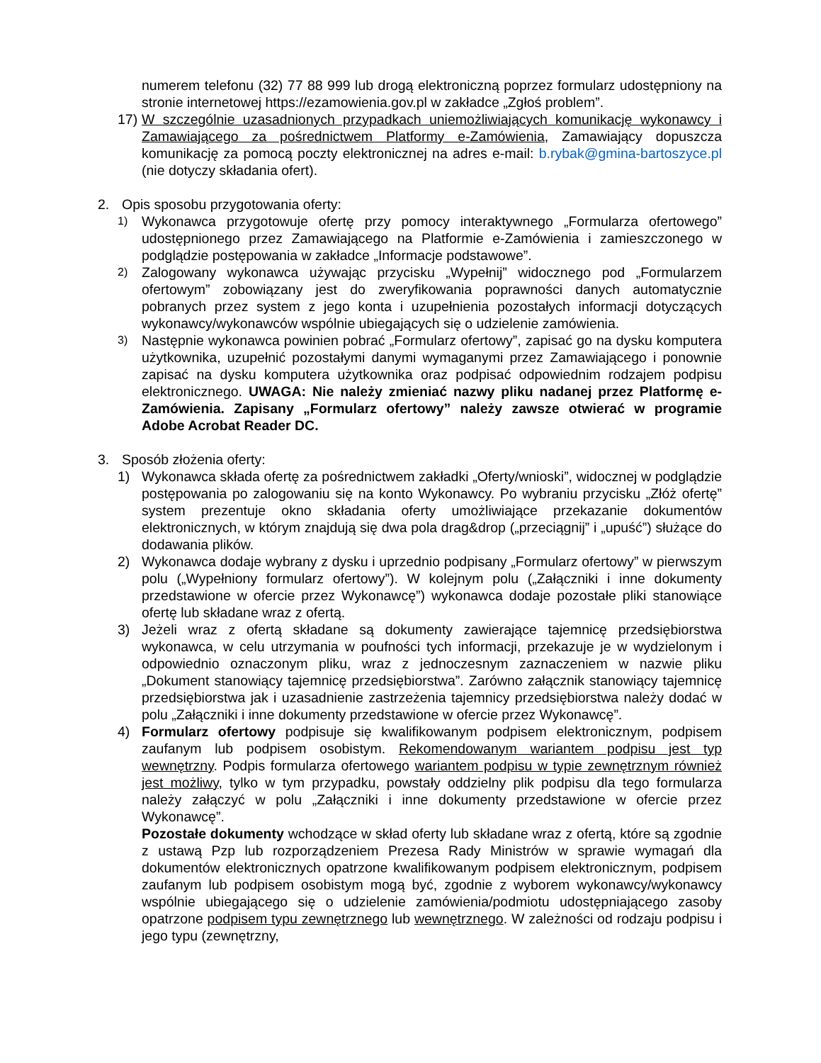numerem telefonu (32) 77 88 999 lub drogą elektroniczną poprzez formularz udostępniony na stronie internetowej https://ezamowienia.gov.pl w zakładce „Zgłoś problem”.
17)
W szczególnie uzasadnionych przypadkach uniemożliwiających komunikację wykonawcy i Zamawiającego za pośrednictwem Platformy e-Zamówienia, Zamawiający dopuszcza komunikację za pomocą poczty elektronicznej na adres e-mail: b.rybak@gmina-bartoszyce.pl (nie dotyczy składania ofert).
2. Opis sposobu przygotowania oferty:
1)
Wykonawca przygotowuje ofertę przy pomocy interaktywnego „Formularza ofertowego” udostępnionego przez Zamawiającego na Platformie e-Zamówienia i zamieszczonego w podglądzie postępowania w zakładce „Informacje podstawowe”.
2)
Zalogowany wykonawca używając przycisku „Wypełnij” widocznego pod „Formularzem ofertowym” zobowiązany jest do zweryfikowania poprawności danych automatycznie pobranych przez system z jego konta i uzupełnienia pozostałych informacji dotyczących wykonawcy/wykonawców wspólnie ubiegających się o udzielenie zamówienia.
3)
Następnie wykonawca powinien pobrać „Formularz ofertowy”, zapisać go na dysku komputera użytkownika, uzupełnić pozostałymi danymi wymaganymi przez Zamawiającego i ponownie zapisać na dysku komputera użytkownika oraz podpisać odpowiednim rodzajem podpisu elektronicznego. UWAGA: Nie należy zmieniać nazwy pliku nadanej przez Platformę e-Zamówienia. Zapisany „Formularz ofertowy” należy zawsze otwierać w programie Adobe Acrobat Reader DC.
3. Sposób złożenia oferty:
1) Wykonawca składa ofertę za pośrednictwem zakładki „Oferty/wnioski”, widocznej w podglądzie postępowania po zalogowaniu się na konto Wykonawcy. Po wybraniu przycisku „Złóż ofertę” system prezentuje okno składania oferty umożliwiające przekazanie dokumentów elektronicznych, w którym znajdują się dwa pola drag&drop („przeciągnij” i „upuść”) służące do dodawania plików.
2) Wykonawca dodaje wybrany z dysku i uprzednio podpisany „Formularz ofertowy” w pierwszym polu („Wypełniony formularz ofertowy”). W kolejnym polu („Załączniki i inne dokumenty przedstawione w ofercie przez Wykonawcę”) wykonawca dodaje pozostałe pliki stanowiące ofertę lub składane wraz z ofertą.
3) Jeżeli wraz z ofertą składane są dokumenty zawierające tajemnicę przedsiębiorstwa wykonawca, w celu utrzymania w poufności tych informacji, przekazuje je w wydzielonym i odpowiednio oznaczonym pliku, wraz z jednoczesnym zaznaczeniem w nazwie pliku „Dokument stanowiący tajemnicę przedsiębiorstwa”. Zarówno załącznik stanowiący tajemnicę przedsiębiorstwa jak i uzasadnienie zastrzeżenia tajemnicy przedsiębiorstwa należy dodać w polu „Załączniki i inne dokumenty przedstawione w ofercie przez Wykonawcę”.
4) Formularz ofertowy podpisuje się kwalifikowanym podpisem elektronicznym, podpisem zaufanym lub podpisem osobistym. Rekomendowanym wariantem podpisu jest typ wewnętrzny. Podpis formularza ofertowego wariantem podpisu w typie zewnętrznym również jest możliwy, tylko w tym przypadku, powstały oddzielny plik podpisu dla tego formularza należy załączyć w polu „Załączniki i inne dokumenty przedstawione w ofercie przez Wykonawcę”.
Pozostałe dokumenty wchodzące w skład oferty lub składane wraz z ofertą, które są zgodnie z ustawą Pzp lub rozporządzeniem Prezesa Rady Ministrów w sprawie wymagań dla dokumentów elektronicznych opatrzone kwalifikowanym podpisem elektronicznym, podpisem zaufanym lub podpisem osobistym mogą być, zgodnie z wyborem wykonawcy/wykonawcy wspólnie ubiegającego się o udzielenie zamówienia/podmiotu udostępniającego zasoby opatrzone podpisem typu zewnętrznego lub wewnętrznego. W zależności od rodzaju podpisu i jego typu (zewnętrzny,